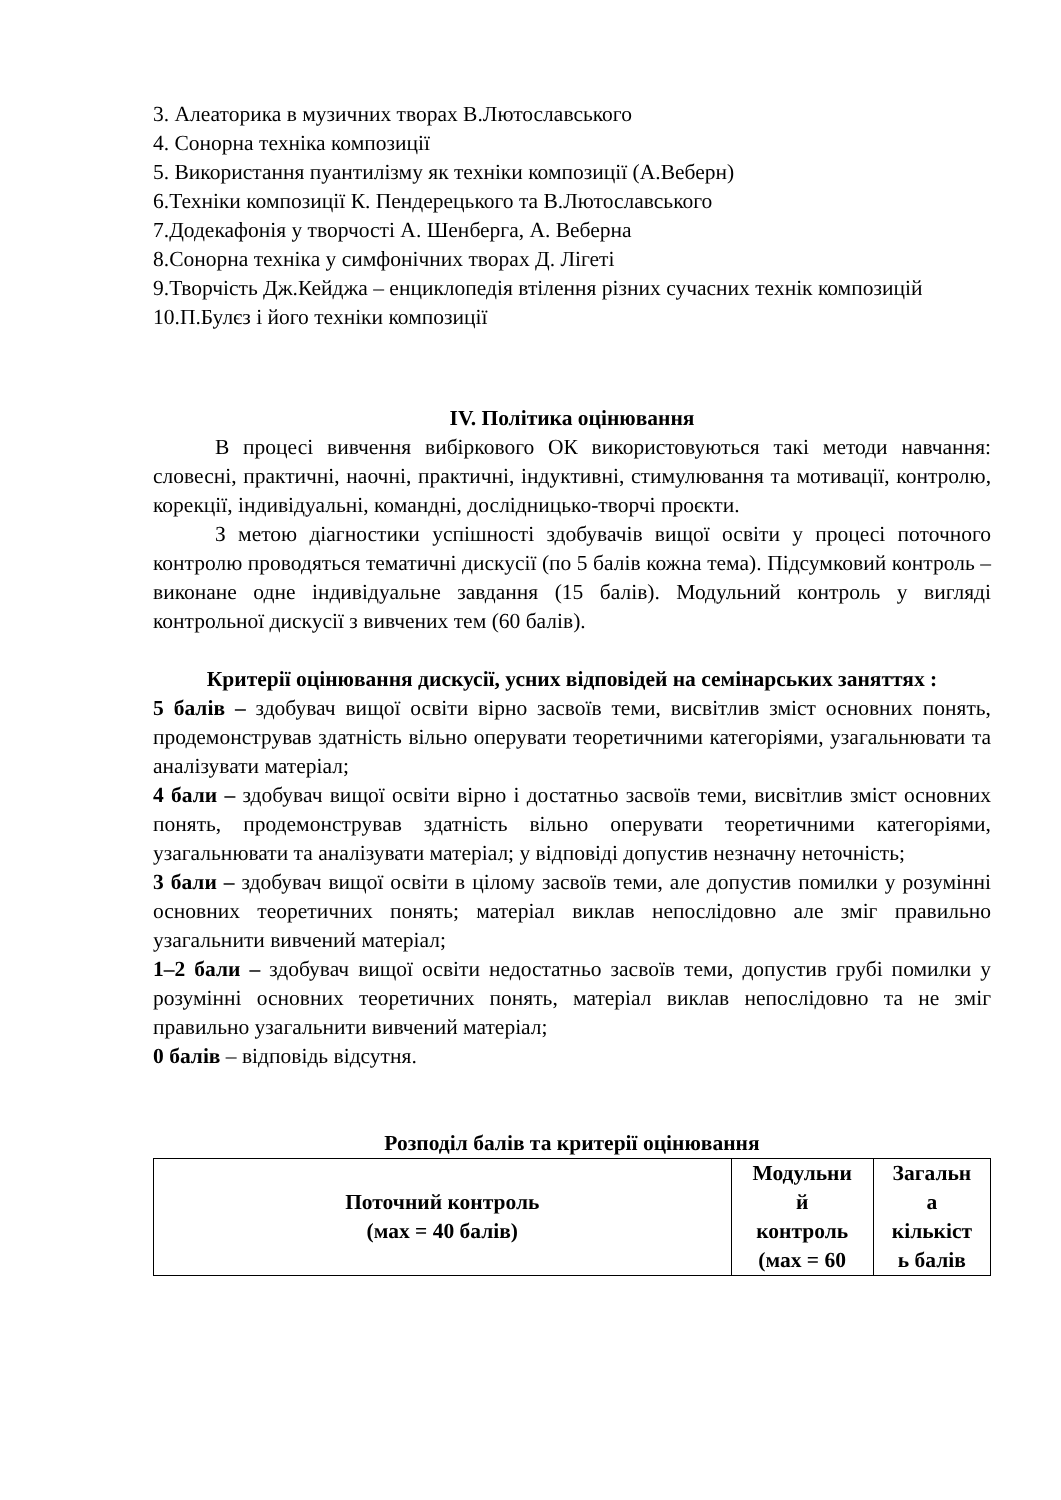3. Алеаторика в музичних творах В.Лютославського
4. Сонорна техніка композиції
5. Використання пуантилізму як техніки композиції (А.Веберн)
6.Техніки композиції К. Пендерецького та В.Лютославського
7.Додекафонія у творчості А. Шенберга, А. Веберна
8.Сонорна техніка у симфонічних творах Д. Лігеті
9.Творчість Дж.Кейджа – енциклопедія втілення різних сучасних технік композицій
10.П.Булєз і його техніки композиції
IV. Політика оцінювання
В процесі вивчення вибіркового ОК використовуються такі методи навчання: словесні, практичні, наочні, практичні, індуктивні, стимулювання та мотивації, контролю, корекції, індивідуальні, командні, дослідницько-творчі проєкти.
З метою діагностики успішності здобувачів вищої освіти у процесі поточного контролю проводяться тематичні дискусії (по 5 балів кожна тема). Підсумковий контроль – виконане одне індивідуальне завдання (15 балів). Модульний контроль у вигляді контрольної дискусії з вивчених тем (60 балів).
Критерії оцінювання дискусії, усних відповідей на семінарських заняттях :
5 балів – здобувач вищої освіти вірно засвоїв теми, висвітлив зміст основних понять, продемонстрував здатність вільно оперувати теоретичними категоріями, узагальнювати та аналізувати матеріал;
4 бали – здобувач вищої освіти вірно і достатньо засвоїв теми, висвітлив зміст основних понять, продемонстрував здатність вільно оперувати теоретичними категоріями, узагальнювати та аналізувати матеріал; у відповіді допустив незначну неточність;
3 бали – здобувач вищої освіти в цілому засвоїв теми, але допустив помилки у розумінні основних теоретичних понять; матеріал виклав непослідовно але зміг правильно узагальнити вивчений матеріал;
1–2 бали – здобувач вищої освіти недостатньо засвоїв теми, допустив грубі помилки у розумінні основних теоретичних понять, матеріал виклав непослідовно та не зміг правильно узагальнити вивчений матеріал;
0 балів – відповідь відсутня.
Розподіл балів та критерії оцінювання
| Поточний контроль (мах = 40 балів) | Модульни й контроль (мах = 60 | Загальн а кількіст ь балів |